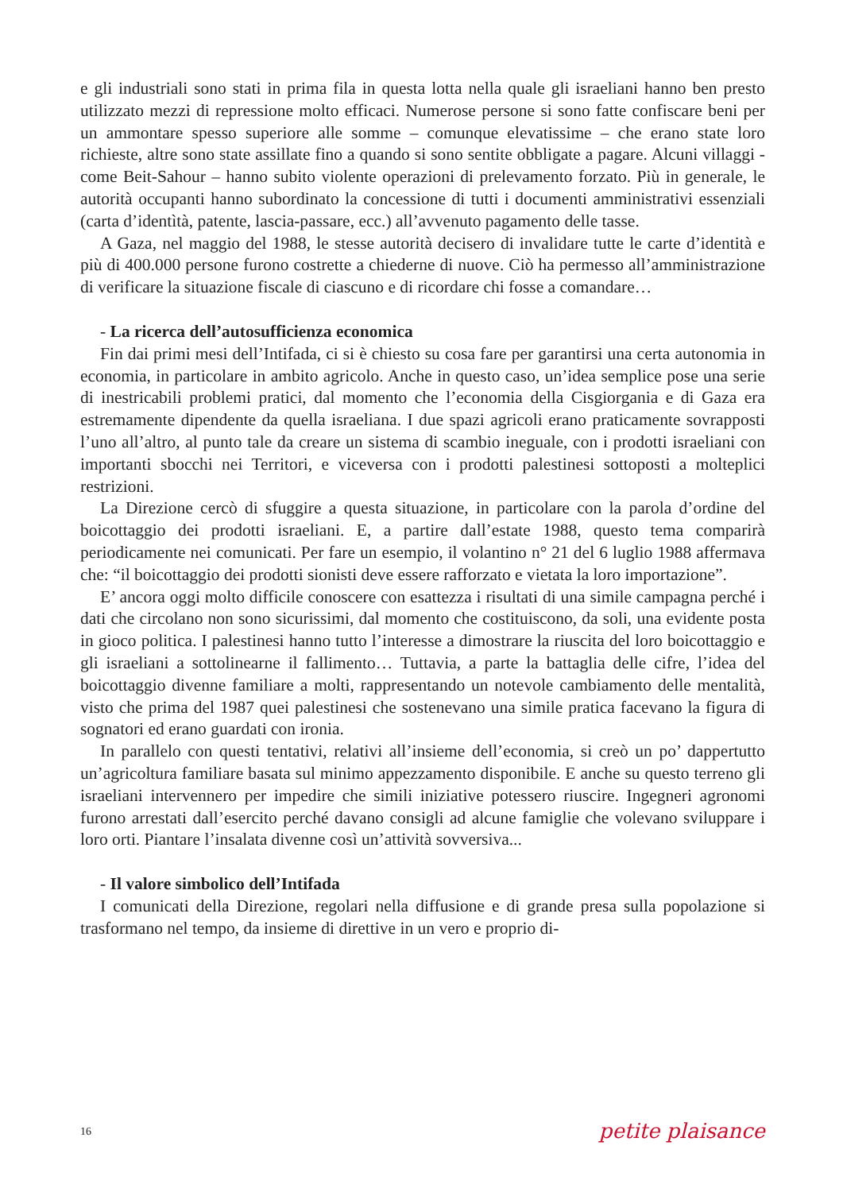e gli industriali sono stati in prima fila in questa lotta nella quale gli israeliani hanno ben presto utilizzato mezzi di repressione molto efficaci. Numerose persone si sono fatte confiscare beni per un ammontare spesso superiore alle somme – comunque elevatissime – che erano state loro richieste, altre sono state assillate fino a quando si sono sentite obbligate a pagare. Alcuni villaggi - come Beit-Sahour – hanno subito violente operazioni di prelevamento forzato. Più in generale, le autorità occupanti hanno subordinato la concessione di tutti i documenti amministrativi essenziali (carta d’identìtà, patente, lascia-passare, ecc.) all’avvenuto pagamento delle tasse.
A Gaza, nel maggio del 1988, le stesse autorità decisero di invalidare tutte le carte d’identità e più di 400.000 persone furono costrette a chiederne di nuove. Ciò ha permesso all’amministrazione di verificare la situazione fiscale di ciascuno e di ricordare chi fosse a comandare…
- La ricerca dell’autosufficienza economica
Fin dai primi mesi dell’Intifada, ci si è chiesto su cosa fare per garantirsi una certa autonomia in economia, in particolare in ambito agricolo. Anche in questo caso, un’idea semplice pose una serie di inestricabili problemi pratici, dal momento che l’economia della Cisgiorgania e di Gaza era estremamente dipendente da quella israeliana. I due spazi agricoli erano praticamente sovrapposti l’uno all’altro, al punto tale da creare un sistema di scambio ineguale, con i prodotti israeliani con importanti sbocchi nei Territori, e viceversa con i prodotti palestinesi sottoposti a molteplici restrizioni.
La Direzione cercò di sfuggire a questa situazione, in particolare con la parola d’ordine del boicottaggio dei prodotti israeliani. E, a partire dall’estate 1988, questo tema comparirà periodicamente nei comunicati. Per fare un esempio, il volantino n° 21 del 6 luglio 1988 affermava che: “il boicottaggio dei prodotti sionisti deve essere rafforzato e vietata la loro importazione”.
E’ ancora oggi molto difficile conoscere con esattezza i risultati di una simile campagna perché i dati che circolano non sono sicurissimi, dal momento che costituiscono, da soli, una evidente posta in gioco politica. I palestinesi hanno tutto l’interesse a dimostrare la riuscita del loro boicottaggio e gli israeliani a sottolinearne il fallimento… Tuttavia, a parte la battaglia delle cifre, l’idea del boicottaggio divenne familiare a molti, rappresentando un notevole cambiamento delle mentalità, visto che prima del 1987 quei palestinesi che sostenevano una simile pratica facevano la figura di sognatori ed erano guardati con ironia.
In parallelo con questi tentativi, relativi all’insieme dell’economia, si creò un po’ dappertutto un’agricoltura familiare basata sul minimo appezzamento disponibile. E anche su questo terreno gli israeliani intervennero per impedire che simili iniziative potessero riuscire. Ingegneri agronomi furono arrestati dall’esercito perché davano consigli ad alcune famiglie che volevano sviluppare i loro orti. Piantare l’insalata divenne così un’attività sovversiva...
- Il valore simbolico dell’Intifada
I comunicati della Direzione, regolari nella diffusione e di grande presa sulla popolazione si trasformano nel tempo, da insieme di direttive in un vero e proprio di-
16 petite plaisance